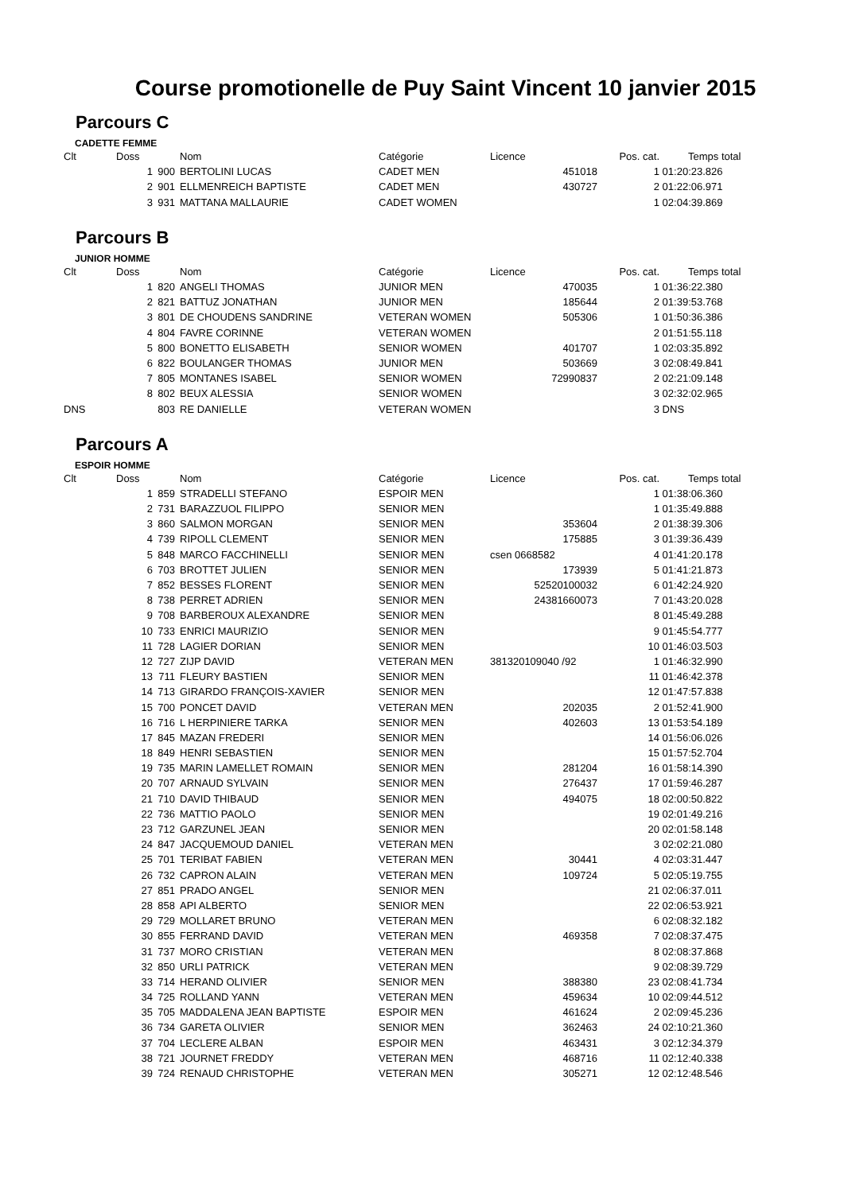Course promotionelle de Puy Saint Vincent 10 janvier 2015
Parcours C
CADETTE FEMME
| Clt | Doss | | Nom | Catégorie | Licence | Pos. cat. | Temps total |
| --- | --- | --- | --- | --- | --- | --- | --- |
| | 1 | 900 | BERTOLINI LUCAS | CADET MEN | 451018 | 1 | 01:20:23.826 |
| | 2 | 901 | ELLMENREICH BAPTISTE | CADET MEN | 430727 | 2 | 01:22:06.971 |
| | 3 | 931 | MATTANA MALLAURIE | CADET WOMEN | | 1 | 02:04:39.869 |
Parcours B
JUNIOR HOMME
| Clt | Doss | | Nom | Catégorie | Licence | Pos. cat. | Temps total |
| --- | --- | --- | --- | --- | --- | --- | --- |
| | 1 | 820 | ANGELI THOMAS | JUNIOR MEN | 470035 | 1 | 01:36:22.380 |
| | 2 | 821 | BATTUZ JONATHAN | JUNIOR MEN | 185644 | 2 | 01:39:53.768 |
| | 3 | 801 | DE CHOUDENS SANDRINE | VETERAN WOMEN | 505306 | 1 | 01:50:36.386 |
| | 4 | 804 | FAVRE CORINNE | VETERAN WOMEN | | 2 | 01:51:55.118 |
| | 5 | 800 | BONETTO ELISABETH | SENIOR WOMEN | 401707 | 1 | 02:03:35.892 |
| | 6 | 822 | BOULANGER THOMAS | JUNIOR MEN | 503669 | 3 | 02:08:49.841 |
| | 7 | 805 | MONTANES ISABEL | SENIOR WOMEN | 72990837 | 2 | 02:21:09.148 |
| | 8 | 802 | BEUX ALESSIA | SENIOR WOMEN | | 3 | 02:32:02.965 |
| DNS | | 803 | RE DANIELLE | VETERAN WOMEN | | 3 | DNS |
Parcours A
ESPOIR HOMME
| Clt | Doss | | Nom | Catégorie | Licence | Pos. cat. | Temps total |
| --- | --- | --- | --- | --- | --- | --- | --- |
| | 1 | 859 | STRADELLI STEFANO | ESPOIR MEN | | 1 | 01:38:06.360 |
| | 2 | 731 | BARAZZUOL FILIPPO | SENIOR MEN | | 1 | 01:35:49.888 |
| | 3 | 860 | SALMON MORGAN | SENIOR MEN | 353604 | 2 | 01:38:39.306 |
| | 4 | 739 | RIPOLL CLEMENT | SENIOR MEN | 175885 | 3 | 01:39:36.439 |
| | 5 | 848 | MARCO FACCHINELLI | SENIOR MEN | csen 0668582 | 4 | 01:41:20.178 |
| | 6 | 703 | BROTTET JULIEN | SENIOR MEN | 173939 | 5 | 01:41:21.873 |
| | 7 | 852 | BESSES FLORENT | SENIOR MEN | 52520100032 | 6 | 01:42:24.920 |
| | 8 | 738 | PERRET ADRIEN | SENIOR MEN | 24381660073 | 7 | 01:43:20.028 |
| | 9 | 708 | BARBEROUX ALEXANDRE | SENIOR MEN | | 8 | 01:45:49.288 |
| | 10 | 733 | ENRICI MAURIZIO | SENIOR MEN | | 9 | 01:45:54.777 |
| | 11 | 728 | LAGIER DORIAN | SENIOR MEN | | 10 | 01:46:03.503 |
| | 12 | 727 | ZIJP DAVID | VETERAN MEN | 381320109040 /92 | 1 | 01:46:32.990 |
| | 13 | 711 | FLEURY BASTIEN | SENIOR MEN | | 11 | 01:46:42.378 |
| | 14 | 713 | GIRARDO FRANÇOIS-XAVIER | SENIOR MEN | | 12 | 01:47:57.838 |
| | 15 | 700 | PONCET DAVID | VETERAN MEN | 202035 | 2 | 01:52:41.900 |
| | 16 | 716 | L HERPINIERE TARKA | SENIOR MEN | 402603 | 13 | 01:53:54.189 |
| | 17 | 845 | MAZAN FREDERI | SENIOR MEN | | 14 | 01:56:06.026 |
| | 18 | 849 | HENRI SEBASTIEN | SENIOR MEN | | 15 | 01:57:52.704 |
| | 19 | 735 | MARIN LAMELLET ROMAIN | SENIOR MEN | 281204 | 16 | 01:58:14.390 |
| | 20 | 707 | ARNAUD SYLVAIN | SENIOR MEN | 276437 | 17 | 01:59:46.287 |
| | 21 | 710 | DAVID THIBAUD | SENIOR MEN | 494075 | 18 | 02:00:50.822 |
| | 22 | 736 | MATTIO PAOLO | SENIOR MEN | | 19 | 02:01:49.216 |
| | 23 | 712 | GARZUNEL JEAN | SENIOR MEN | | 20 | 02:01:58.148 |
| | 24 | 847 | JACQUEMOUD DANIEL | VETERAN MEN | | 3 | 02:02:21.080 |
| | 25 | 701 | TERIBAT FABIEN | VETERAN MEN | 30441 | 4 | 02:03:31.447 |
| | 26 | 732 | CAPRON ALAIN | VETERAN MEN | 109724 | 5 | 02:05:19.755 |
| | 27 | 851 | PRADO ANGEL | SENIOR MEN | | 21 | 02:06:37.011 |
| | 28 | 858 | API ALBERTO | SENIOR MEN | | 22 | 02:06:53.921 |
| | 29 | 729 | MOLLARET BRUNO | VETERAN MEN | | 6 | 02:08:32.182 |
| | 30 | 855 | FERRAND DAVID | VETERAN MEN | 469358 | 7 | 02:08:37.475 |
| | 31 | 737 | MORO CRISTIAN | VETERAN MEN | | 8 | 02:08:37.868 |
| | 32 | 850 | URLI PATRICK | VETERAN MEN | | 9 | 02:08:39.729 |
| | 33 | 714 | HERAND OLIVIER | SENIOR MEN | 388380 | 23 | 02:08:41.734 |
| | 34 | 725 | ROLLAND YANN | VETERAN MEN | 459634 | 10 | 02:09:44.512 |
| | 35 | 705 | MADDALENA JEAN BAPTISTE | ESPOIR MEN | 461624 | 2 | 02:09:45.236 |
| | 36 | 734 | GARETA OLIVIER | SENIOR MEN | 362463 | 24 | 02:10:21.360 |
| | 37 | 704 | LECLERE ALBAN | ESPOIR MEN | 463431 | 3 | 02:12:34.379 |
| | 38 | 721 | JOURNET FREDDY | VETERAN MEN | 468716 | 11 | 02:12:40.338 |
| | 39 | 724 | RENAUD CHRISTOPHE | VETERAN MEN | 305271 | 12 | 02:12:48.546 |